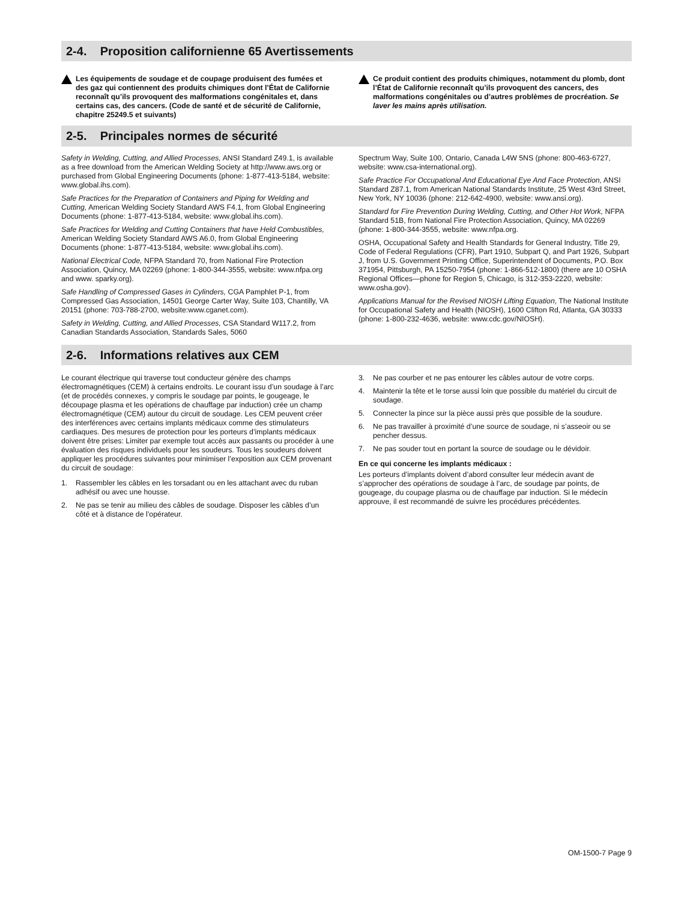2-4. Proposition californienne 65 Avertissements
Les équipements de soudage et de coupage produisent des fumées et des gaz qui contiennent des produits chimiques dont l’État de Californie reconnaît qu’ils provoquent des malformations congénitales et, dans certains cas, des cancers. (Code de santé et de sécurité de Californie, chapitre 25249.5 et suivants)
Ce produit contient des produits chimiques, notamment du plomb, dont l’État de Californie reconnaît qu’ils provoquent des cancers, des malformations congénitales ou d’autres problèmes de procréation. Se laver les mains après utilisation.
2-5. Principales normes de sécurité
Safety in Welding, Cutting, and Allied Processes, ANSI Standard Z49.1, is available as a free download from the American Welding Society at http://www.aws.org or purchased from Global Engineering Documents (phone: 1-877-413-5184, website: www.global.ihs.com).
Safe Practices for the Preparation of Containers and Piping for Welding and Cutting, American Welding Society Standard AWS F4.1, from Global Engineering Documents (phone: 1-877-413-5184, website: www.global.ihs.com).
Safe Practices for Welding and Cutting Containers that have Held Combustibles, American Welding Society Standard AWS A6.0, from Global Engineering Documents (phone: 1-877-413-5184, website: www.global.ihs.com).
National Electrical Code, NFPA Standard 70, from National Fire Protection Association, Quincy, MA 02269 (phone: 1-800-344-3555, website: www.nfpa.org and www. sparky.org).
Safe Handling of Compressed Gases in Cylinders, CGA Pamphlet P-1, from Compressed Gas Association, 14501 George Carter Way, Suite 103, Chantilly, VA 20151 (phone: 703-788-2700, website:www.cganet.com).
Safety in Welding, Cutting, and Allied Processes, CSA Standard W117.2, from Canadian Standards Association, Standards Sales, 5060
Spectrum Way, Suite 100, Ontario, Canada L4W 5NS (phone: 800-463-6727, website: www.csa-international.org).
Safe Practice For Occupational And Educational Eye And Face Protection, ANSI Standard Z87.1, from American National Standards Institute, 25 West 43rd Street, New York, NY 10036 (phone: 212-642-4900, website: www.ansi.org).
Standard for Fire Prevention During Welding, Cutting, and Other Hot Work, NFPA Standard 51B, from National Fire Protection Association, Quincy, MA 02269 (phone: 1-800-344-3555, website: www.nfpa.org.
OSHA, Occupational Safety and Health Standards for General Industry, Title 29, Code of Federal Regulations (CFR), Part 1910, Subpart Q, and Part 1926, Subpart J, from U.S. Government Printing Office, Superintendent of Documents, P.O. Box 371954, Pittsburgh, PA 15250-7954 (phone: 1-866-512-1800) (there are 10 OSHA Regional Offices—phone for Region 5, Chicago, is 312-353-2220, website: www.osha.gov).
Applications Manual for the Revised NIOSH Lifting Equation, The National Institute for Occupational Safety and Health (NIOSH), 1600 Clifton Rd, Atlanta, GA 30333 (phone: 1-800-232-4636, website: www.cdc.gov/NIOSH).
2-6. Informations relatives aux CEM
Le courant électrique qui traverse tout conducteur génère des champs électromagnétiques (CEM) à certains endroits. Le courant issu d’un soudage à l’arc (et de procédés connexes, y compris le soudage par points, le gougeage, le découpage plasma et les opérations de chauffage par induction) crée un champ électromagnétique (CEM) autour du circuit de soudage. Les CEM peuvent créer des interférences avec certains implants médicaux comme des stimulateurs cardiaques. Des mesures de protection pour les porteurs d’implants médicaux doivent être prises: Limiter par exemple tout accès aux passants ou procéder à une évaluation des risques individuels pour les soudeurs. Tous les soudeurs doivent appliquer les procédures suivantes pour minimiser l’exposition aux CEM provenant du circuit de soudage:
1. Rassembler les câbles en les torsadant ou en les attachant avec du ruban adhésif ou avec une housse.
2. Ne pas se tenir au milieu des câbles de soudage. Disposer les câbles d’un côté et à distance de l’opérateur.
3. Ne pas courber et ne pas entourer les câbles autour de votre corps.
4. Maintenir la tête et le torse aussi loin que possible du matériel du circuit de soudage.
5. Connecter la pince sur la pièce aussi près que possible de la soudure.
6. Ne pas travailler à proximité d’une source de soudage, ni s’asseoir ou se pencher dessus.
7. Ne pas souder tout en portant la source de soudage ou le dévidoir.
En ce qui concerne les implants médicaux :
Les porteurs d’implants doivent d’abord consulter leur médecin avant de s’approcher des opérations de soudage à l’arc, de soudage par points, de gougeage, du coupage plasma ou de chauffage par induction. Si le médecin approuve, il est recommandé de suivre les procédures précédentes.
OM-1500-7 Page 9